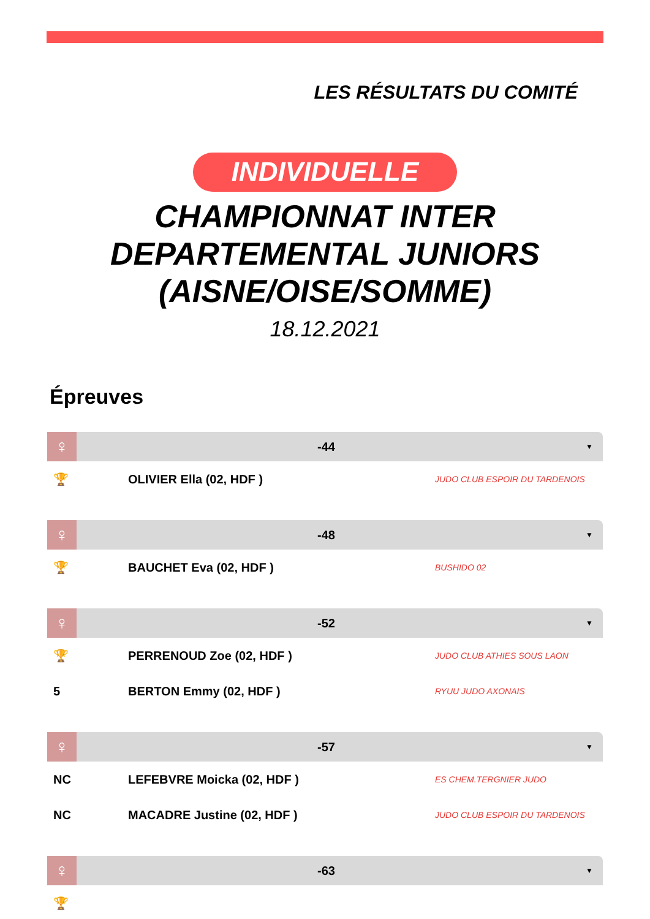LES RÉSULTATS DU COMITÉ
INDIVIDUELLE
CHAMPIONNAT INTER
DEPARTEMENTAL JUNIORS
(AISNE/OISE/SOMME)
18.12.2021
Épreuves
♀
-44
▼
| 🏆 | OLIVIER Ella (02, HDF ) | JUDO CLUB ESPOIR DU TARDENOIS |
♀
-48
▼
| 🏆 | BAUCHET Eva (02, HDF ) | BUSHIDO 02 |
♀
-52
▼
| 🏆 | PERRENOUD Zoe (02, HDF ) | JUDO CLUB ATHIES SOUS LAON |
| 5 | BERTON Emmy (02, HDF ) | RYUU JUDO AXONAIS |
♀
-57
▼
| NC | LEFEBVRE Moicka (02, HDF ) | ES CHEM.TERGNIER JUDO |
| NC | MACADRE Justine (02, HDF ) | JUDO CLUB ESPOIR DU TARDENOIS |
♀
-63
▼
| 🏆 | | |